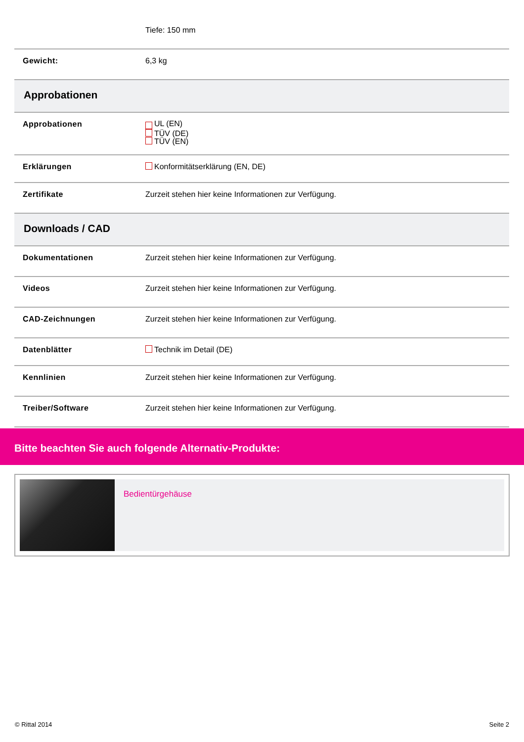| | Tiefe: 150 mm |
| Gewicht: | 6,3 kg |
| Approbationen | |
| Approbationen | ⁣ UL (EN) TÜV (DE) TÜV (EN) |
| Erklärungen | Konformitätserklärung (EN, DE) |
| Zertifikate | Zurzeit stehen hier keine Informationen zur Verfügung. |
| Downloads / CAD | |
| Dokumentationen | Zurzeit stehen hier keine Informationen zur Verfügung. |
| Videos | Zurzeit stehen hier keine Informationen zur Verfügung. |
| CAD-Zeichnungen | Zurzeit stehen hier keine Informationen zur Verfügung. |
| Datenblätter | Technik im Detail (DE) |
| Kennlinien | Zurzeit stehen hier keine Informationen zur Verfügung. |
| Treiber/Software | Zurzeit stehen hier keine Informationen zur Verfügung. |
Bitte beachten Sie auch folgende Alternativ-Produkte:
Bedientürgehäuse
© Rittal 2014 Seite 2